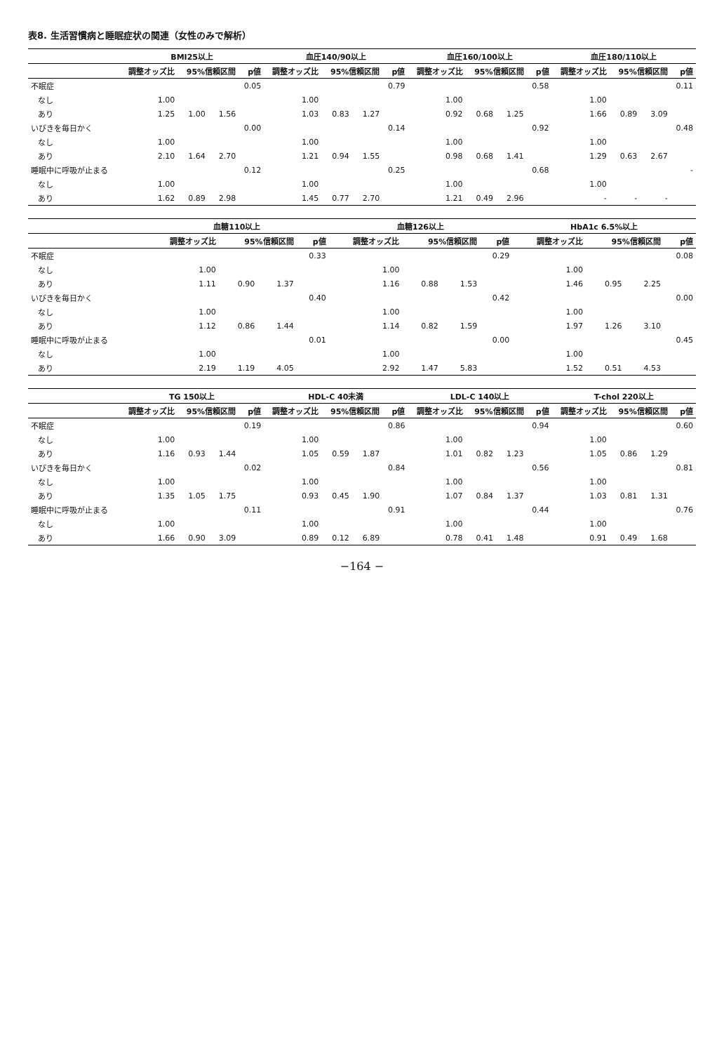表8. 生活習慣病と睡眠症状の関連（女性のみで解析）
| | BMI25以上 | | | | 血圧140/90以上 | | | | 血圧160/100以上 | | | | 血圧180/110以上 | | | |
| --- | --- | --- | --- | --- | --- | --- | --- | --- | --- | --- | --- | --- | --- | --- | --- | --- |
| | 調整オッズ比 | 95%信頼区間 | | p値 | 調整オッズ比 | 95%信頼区間 | | p値 | 調整オッズ比 | 95%信頼区間 | | p値 | 調整オッズ比 | 95%信頼区間 | | p値 |
| 不眠症 | | | | 0.05 | | | | 0.79 | | | | 0.58 | | | | 0.11 |
| なし | 1.00 | | | | 1.00 | | | | 1.00 | | | | 1.00 | | | |
| あり | 1.25 | 1.00 | 1.56 | | 1.03 | 0.83 | 1.27 | | 0.92 | 0.68 | 1.25 | | 1.66 | 0.89 | 3.09 | |
| いびきを毎日かく | | | | 0.00 | | | | 0.14 | | | | 0.92 | | | | 0.48 |
| なし | 1.00 | | | | 1.00 | | | | 1.00 | | | | 1.00 | | | |
| あり | 2.10 | 1.64 | 2.70 | | 1.21 | 0.94 | 1.55 | | 0.98 | 0.68 | 1.41 | | 1.29 | 0.63 | 2.67 | |
| 睡眠中に呼吸が止まる | | | | 0.12 | | | | 0.25 | | | | 0.68 | | | | - |
| なし | 1.00 | | | | 1.00 | | | | 1.00 | | | | 1.00 | | | |
| あり | 1.62 | 0.89 | 2.98 | | 1.45 | 0.77 | 2.70 | | 1.21 | 0.49 | 2.96 | | - | - | - | |
| | 血糖110以上 | | | | 血糖126以上 | | | | HbA1c 6.5%以上 | | | |
| --- | --- | --- | --- | --- | --- | --- | --- | --- | --- | --- | --- | --- |
| | 調整オッズ比 | 95%信頼区間 | | p値 | 調整オッズ比 | 95%信頼区間 | | p値 | 調整オッズ比 | 95%信頼区間 | | p値 |
| 不眠症 | | | | 0.33 | | | | 0.29 | | | | 0.08 |
| なし | 1.00 | | | | 1.00 | | | | 1.00 | | | |
| あり | 1.11 | 0.90 | 1.37 | | 1.16 | 0.88 | 1.53 | | 1.46 | 0.95 | 2.25 | |
| いびきを毎日かく | | | | 0.40 | | | | 0.42 | | | | 0.00 |
| なし | 1.00 | | | | 1.00 | | | | 1.00 | | | |
| あり | 1.12 | 0.86 | 1.44 | | 1.14 | 0.82 | 1.59 | | 1.97 | 1.26 | 3.10 | |
| 睡眠中に呼吸が止まる | | | | 0.01 | | | | 0.00 | | | | 0.45 |
| なし | 1.00 | | | | 1.00 | | | | 1.00 | | | |
| あり | 2.19 | 1.19 | 4.05 | | 2.92 | 1.47 | 5.83 | | 1.52 | 0.51 | 4.53 | |
| | TG 150以上 | | | | HDL-C 40未満 | | | | LDL-C 140以上 | | | | T-chol 220以上 | | | |
| --- | --- | --- | --- | --- | --- | --- | --- | --- | --- | --- | --- | --- | --- | --- | --- | --- |
| | 調整オッズ比 | 95%信頼区間 | | p値 | 調整オッズ比 | 95%信頼区間 | | p値 | 調整オッズ比 | 95%信頼区間 | | p値 | 調整オッズ比 | 95%信頼区間 | | p値 |
| 不眠症 | | | | 0.19 | | | | 0.86 | | | | 0.94 | | | | 0.60 |
| なし | 1.00 | | | | 1.00 | | | | 1.00 | | | | 1.00 | | | |
| あり | 1.16 | 0.93 | 1.44 | | 1.05 | 0.59 | 1.87 | | 1.01 | 0.82 | 1.23 | | 1.05 | 0.86 | 1.29 | |
| いびきを毎日かく | | | | 0.02 | | | | 0.84 | | | | 0.56 | | | | 0.81 |
| なし | 1.00 | | | | 1.00 | | | | 1.00 | | | | 1.00 | | | |
| あり | 1.35 | 1.05 | 1.75 | | 0.93 | 0.45 | 1.90 | | 1.07 | 0.84 | 1.37 | | 1.03 | 0.81 | 1.31 | |
| 睡眠中に呼吸が止まる | | | | 0.11 | | | | 0.91 | | | | 0.44 | | | | 0.76 |
| なし | 1.00 | | | | 1.00 | | | | 1.00 | | | | 1.00 | | | |
| あり | 1.66 | 0.90 | 3.09 | | 0.89 | 0.12 | 6.89 | | 0.78 | 0.41 | 1.48 | | 0.91 | 0.49 | 1.68 | |
−164 −